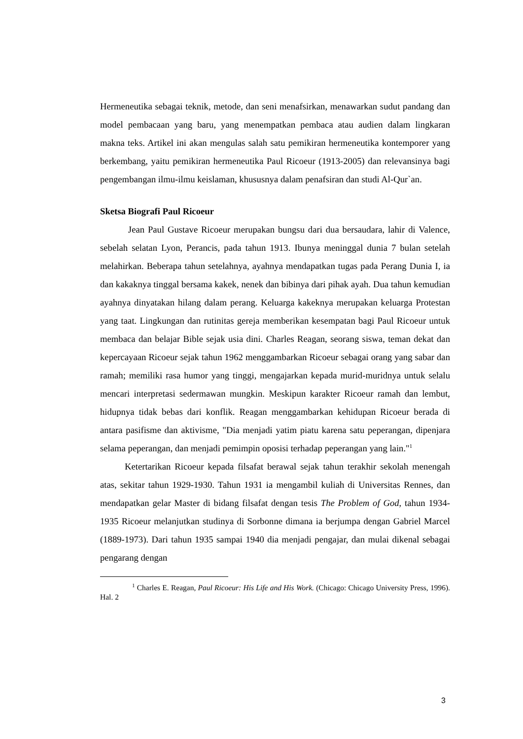Hermeneutika sebagai teknik, metode, dan seni menafsirkan, menawarkan sudut pandang dan model pembacaan yang baru, yang menempatkan pembaca atau audien dalam lingkaran makna teks. Artikel ini akan mengulas salah satu pemikiran hermeneutika kontemporer yang berkembang, yaitu pemikiran hermeneutika Paul Ricoeur (1913-2005) dan relevansinya bagi pengembangan ilmu-ilmu keislaman, khususnya dalam penafsiran dan studi Al-Qur`an.
Sketsa Biografi Paul Ricoeur
Jean Paul Gustave Ricoeur merupakan bungsu dari dua bersaudara, lahir di Valence, sebelah selatan Lyon, Perancis, pada tahun 1913. Ibunya meninggal dunia 7 bulan setelah melahirkan. Beberapa tahun setelahnya, ayahnya mendapatkan tugas pada Perang Dunia I, ia dan kakaknya tinggal bersama kakek, nenek dan bibinya dari pihak ayah. Dua tahun kemudian ayahnya dinyatakan hilang dalam perang. Keluarga kakeknya merupakan keluarga Protestan yang taat. Lingkungan dan rutinitas gereja memberikan kesempatan bagi Paul Ricoeur untuk membaca dan belajar Bible sejak usia dini. Charles Reagan, seorang siswa, teman dekat dan kepercayaan Ricoeur sejak tahun 1962 menggambarkan Ricoeur sebagai orang yang sabar dan ramah; memiliki rasa humor yang tinggi, mengajarkan kepada murid-muridnya untuk selalu mencari interpretasi sedermawan mungkin. Meskipun karakter Ricoeur ramah dan lembut, hidupnya tidak bebas dari konflik. Reagan menggambarkan kehidupan Ricoeur berada di antara pasifisme dan aktivisme, "Dia menjadi yatim piatu karena satu peperangan, dipenjara selama peperangan, dan menjadi pemimpin oposisi terhadap peperangan yang lain."<sup>1</sup>
Ketertarikan Ricoeur kepada filsafat berawal sejak tahun terakhir sekolah menengah atas, sekitar tahun 1929-1930. Tahun 1931 ia mengambil kuliah di Universitas Rennes, dan mendapatkan gelar Master di bidang filsafat dengan tesis The Problem of God, tahun 1934-1935 Ricoeur melanjutkan studinya di Sorbonne dimana ia berjumpa dengan Gabriel Marcel (1889-1973). Dari tahun 1935 sampai 1940 dia menjadi pengajar, dan mulai dikenal sebagai pengarang dengan
<sup>1</sup> Charles E. Reagan, Paul Ricoeur: His Life and His Work. (Chicago: Chicago University Press, 1996). Hal. 2
3